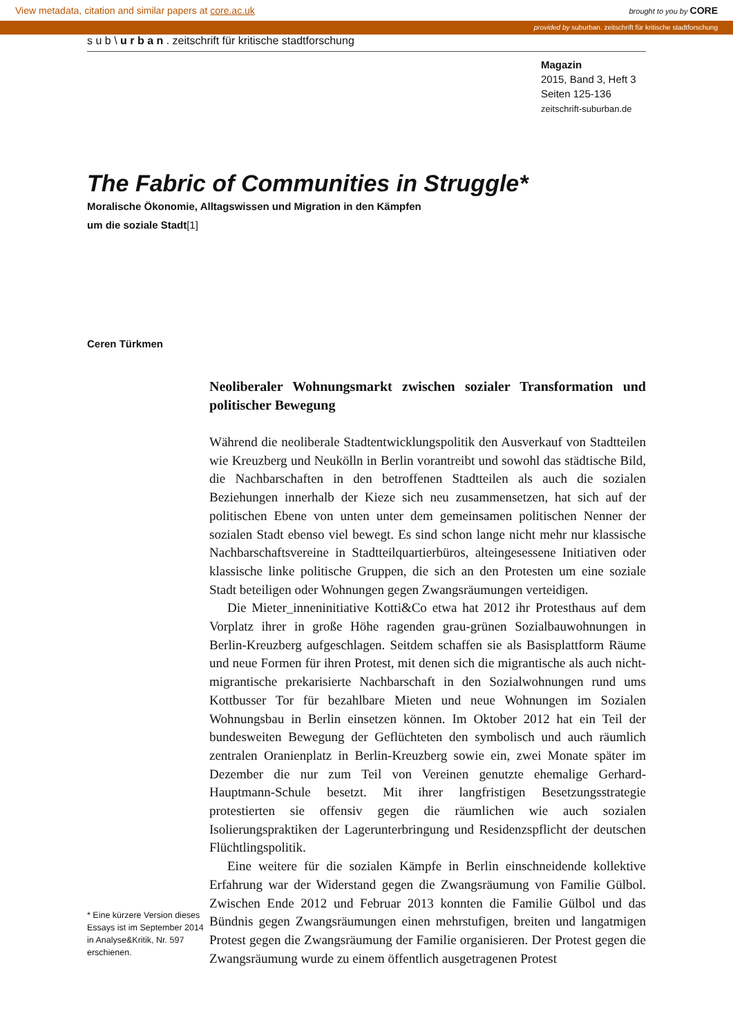View metadata, citation and similar papers at core.ac.uk brought to you by CORE
provided by suburban. zeitschrift für kritische stadtforschung
s u b \ u r b a n . zeitschrift für kritische stadtforschung
Magazin
2015, Band 3, Heft 3
Seiten 125-136
zeitschrift-suburban.de
The Fabric of Communities in Struggle*
Moralische Ökonomie, Alltagswissen und Migration in den Kämpfen
um die soziale Stadt[1]
Ceren Türkmen
Neoliberaler Wohnungsmarkt zwischen sozialer Transformation und politischer Bewegung
Während die neoliberale Stadtentwicklungspolitik den Ausverkauf von Stadtteilen wie Kreuzberg und Neukölln in Berlin vorantreibt und sowohl das städtische Bild, die Nachbarschaften in den betroffenen Stadtteilen als auch die sozialen Beziehungen innerhalb der Kieze sich neu zusammensetzen, hat sich auf der politischen Ebene von unten unter dem gemeinsamen politischen Nenner der sozialen Stadt ebenso viel bewegt. Es sind schon lange nicht mehr nur klassische Nachbarschaftsvereine in Stadtteilquartierbüros, alteingesessene Initiativen oder klassische linke politische Gruppen, die sich an den Protesten um eine soziale Stadt beteiligen oder Wohnungen gegen Zwangsräumungen verteidigen.
Die Mieter_inneninitiative Kotti&Co etwa hat 2012 ihr Protesthaus auf dem Vorplatz ihrer in große Höhe ragenden grau-grünen Sozialbauwohnungen in Berlin-Kreuzberg aufgeschlagen. Seitdem schaffen sie als Basisplattform Räume und neue Formen für ihren Protest, mit denen sich die migrantische als auch nicht-migrantische prekarisierte Nachbarschaft in den Sozialwohnungen rund ums Kottbusser Tor für bezahlbare Mieten und neue Wohnungen im Sozialen Wohnungsbau in Berlin einsetzen können. Im Oktober 2012 hat ein Teil der bundesweiten Bewegung der Geflüchteten den symbolisch und auch räumlich zentralen Oranienplatz in Berlin-Kreuzberg sowie ein, zwei Monate später im Dezember die nur zum Teil von Vereinen genutzte ehemalige Gerhard-Hauptmann-Schule besetzt. Mit ihrer langfristigen Besetzungsstrategie protestierten sie offensiv gegen die räumlichen wie auch sozialen Isolierungspraktiken der Lagerunterbringung und Residenzspflicht der deutschen Flüchtlingspolitik.
Eine weitere für die sozialen Kämpfe in Berlin einschneidende kollektive Erfahrung war der Widerstand gegen die Zwangsräumung von Familie Gülbol. Zwischen Ende 2012 und Februar 2013 konnten die Familie Gülbol und das Bündnis gegen Zwangsräumungen einen mehrstufigen, breiten und langatmigen Protest gegen die Zwangsräumung der Familie organisieren. Der Protest gegen die Zwangsräumung wurde zu einem öffentlich ausgetragenen Protest
* Eine kürzere Version dieses Essays ist im September 2014 in Analyse&Kritik, Nr. 597 erschienen.